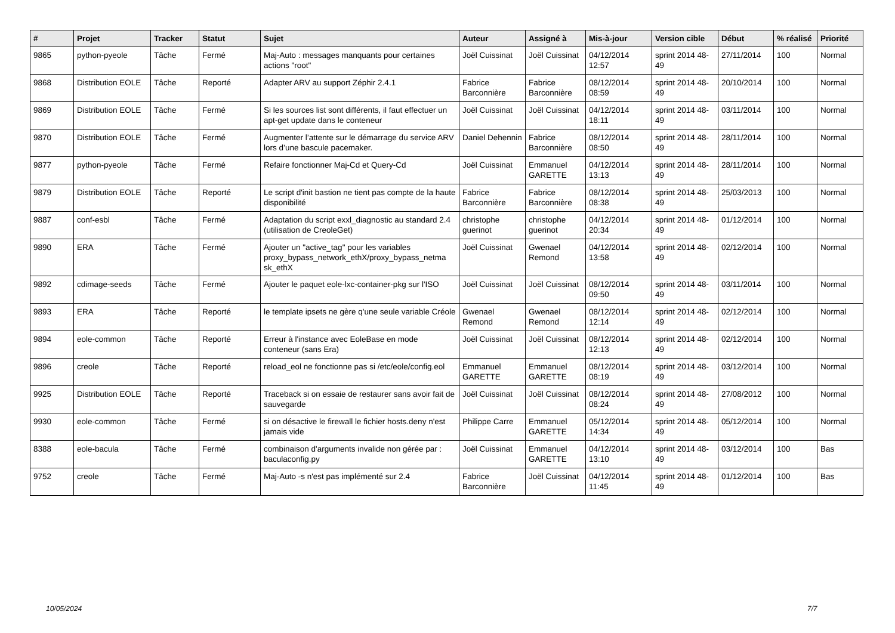| # | Projet | Tracker | Statut | Sujet | Auteur | Assigné à | Mis-à-jour | Version cible | Début | % réalisé | Priorité |
| --- | --- | --- | --- | --- | --- | --- | --- | --- | --- | --- | --- |
| 9865 | python-pyeole | Tâche | Fermé | Maj-Auto : messages manquants pour certaines actions "root" | Joël Cuissinat | Joël Cuissinat | 04/12/2014 12:57 | sprint 2014 48-49 | 27/11/2014 | 100 | Normal |
| 9868 | Distribution EOLE | Tâche | Reporté | Adapter ARV au support Zéphir 2.4.1 | Fabrice Barconnière | Fabrice Barconnière | 08/12/2014 08:59 | sprint 2014 48-49 | 20/10/2014 | 100 | Normal |
| 9869 | Distribution EOLE | Tâche | Fermé | Si les sources list sont différents, il faut effectuer un apt-get update dans le conteneur | Joël Cuissinat | Joël Cuissinat | 04/12/2014 18:11 | sprint 2014 48-49 | 03/11/2014 | 100 | Normal |
| 9870 | Distribution EOLE | Tâche | Fermé | Augmenter l’attente sur le démarrage du service ARV lors d’une bascule pacemaker. | Daniel Dehennin | Fabrice Barconnière | 08/12/2014 08:50 | sprint 2014 48-49 | 28/11/2014 | 100 | Normal |
| 9877 | python-pyeole | Tâche | Fermé | Refaire fonctionner Maj-Cd et Query-Cd | Joël Cuissinat | Emmanuel GARETTE | 04/12/2014 13:13 | sprint 2014 48-49 | 28/11/2014 | 100 | Normal |
| 9879 | Distribution EOLE | Tâche | Reporté | Le script d'init bastion ne tient pas compte de la haute disponibilité | Fabrice Barconnière | Fabrice Barconnière | 08/12/2014 08:38 | sprint 2014 48-49 | 25/03/2013 | 100 | Normal |
| 9887 | conf-esbl | Tâche | Fermé | Adaptation du script exxl_diagnostic au standard 2.4 (utilisation de CreoleGet) | christophe guerinot | christophe guerinot | 04/12/2014 20:34 | sprint 2014 48-49 | 01/12/2014 | 100 | Normal |
| 9890 | ERA | Tâche | Fermé | Ajouter un "active_tag" pour les variables proxy_bypass_network_ethX/proxy_bypass_netma sk_ethX | Joël Cuissinat | Gwenael Remond | 04/12/2014 13:58 | sprint 2014 48-49 | 02/12/2014 | 100 | Normal |
| 9892 | cdimage-seeds | Tâche | Fermé | Ajouter le paquet eole-lxc-container-pkg sur l'ISO | Joël Cuissinat | Joël Cuissinat | 08/12/2014 09:50 | sprint 2014 48-49 | 03/11/2014 | 100 | Normal |
| 9893 | ERA | Tâche | Reporté | le template ipsets ne gère q'une seule variable Créole | Gwenael Remond | Gwenael Remond | 08/12/2014 12:14 | sprint 2014 48-49 | 02/12/2014 | 100 | Normal |
| 9894 | eole-common | Tâche | Reporté | Erreur à l'instance avec EoleBase en mode conteneur (sans Era) | Joël Cuissinat | Joël Cuissinat | 08/12/2014 12:13 | sprint 2014 48-49 | 02/12/2014 | 100 | Normal |
| 9896 | creole | Tâche | Reporté | reload_eol ne fonctionne pas si /etc/eole/config.eol | Emmanuel GARETTE | Emmanuel GARETTE | 08/12/2014 08:19 | sprint 2014 48-49 | 03/12/2014 | 100 | Normal |
| 9925 | Distribution EOLE | Tâche | Reporté | Traceback si on essaie de restaurer sans avoir fait de sauvegarde | Joël Cuissinat | Joël Cuissinat | 08/12/2014 08:24 | sprint 2014 48-49 | 27/08/2012 | 100 | Normal |
| 9930 | eole-common | Tâche | Fermé | si on désactive le firewall le fichier hosts.deny n'est jamais vide | Philippe Carre | Emmanuel GARETTE | 05/12/2014 14:34 | sprint 2014 48-49 | 05/12/2014 | 100 | Normal |
| 8388 | eole-bacula | Tâche | Fermé | combinaison d'arguments invalide non gérée par : baculaconfig.py | Joël Cuissinat | Emmanuel GARETTE | 04/12/2014 13:10 | sprint 2014 48-49 | 03/12/2014 | 100 | Bas |
| 9752 | creole | Tâche | Fermé | Maj-Auto -s n'est pas implémenté sur 2.4 | Fabrice Barconnière | Joël Cuissinat | 04/12/2014 11:45 | sprint 2014 48-49 | 01/12/2014 | 100 | Bas |
10/05/2024 7/7